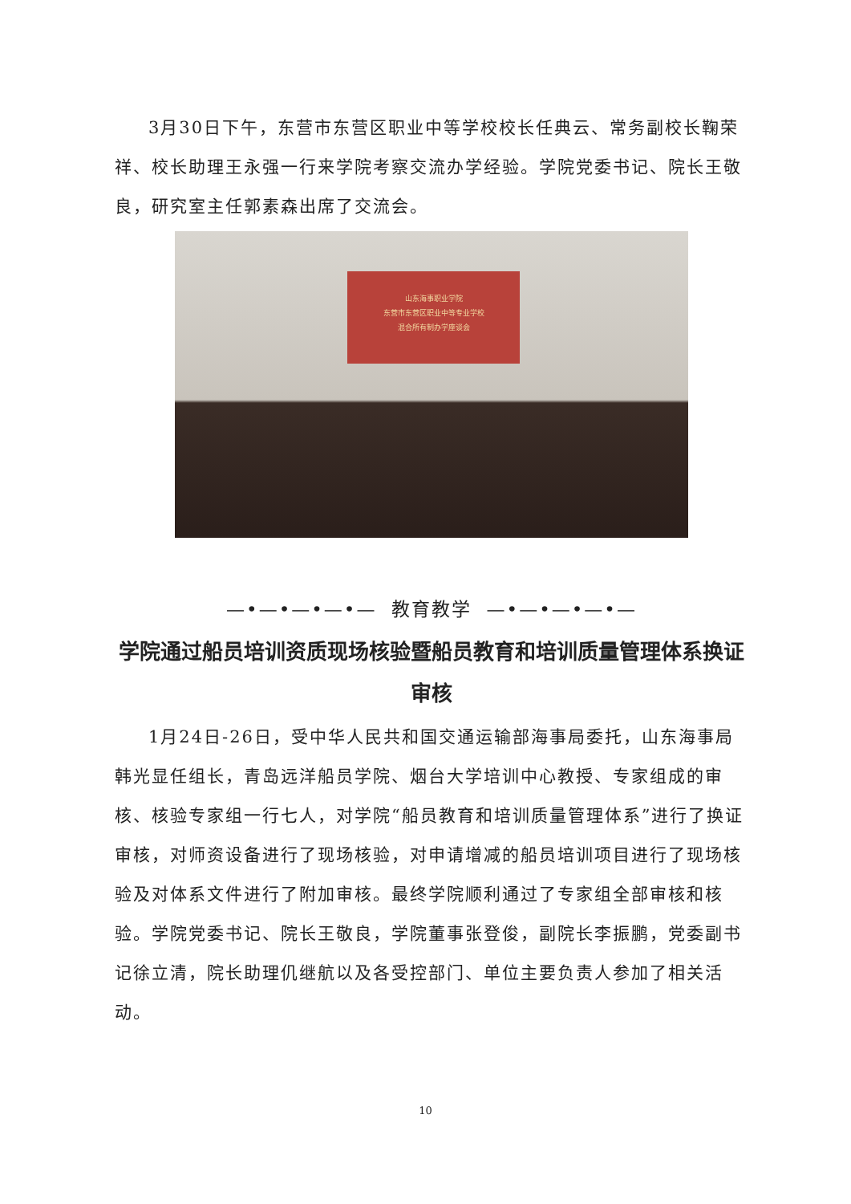3月30日下午，东营市东营区职业中等学校校长任典云、常务副校长鞠荣祥、校长助理王永强一行来学院考察交流办学经验。学院党委书记、院长王敬良，研究室主任郭素森出席了交流会。
山东海事职业学院
东营市东营区职业中等专业学校
混合所有制办学座谈会
—•—•—•—•— 教育教学 —•—•—•—•—
学院通过船员培训资质现场核验暨船员教育和培训质量管理体系换证审核
1月24日-26日，受中华人民共和国交通运输部海事局委托，山东海事局韩光显任组长，青岛远洋船员学院、烟台大学培训中心教授、专家组成的审核、核验专家组一行七人，对学院“船员教育和培训质量管理体系”进行了换证审核，对师资设备进行了现场核验，对申请增减的船员培训项目进行了现场核验及对体系文件进行了附加审核。最终学院顺利通过了专家组全部审核和核验。学院党委书记、院长王敬良，学院董事张登俊，副院长李振鹏，党委副书记徐立清，院长助理仉继航以及各受控部门、单位主要负责人参加了相关活动。
10